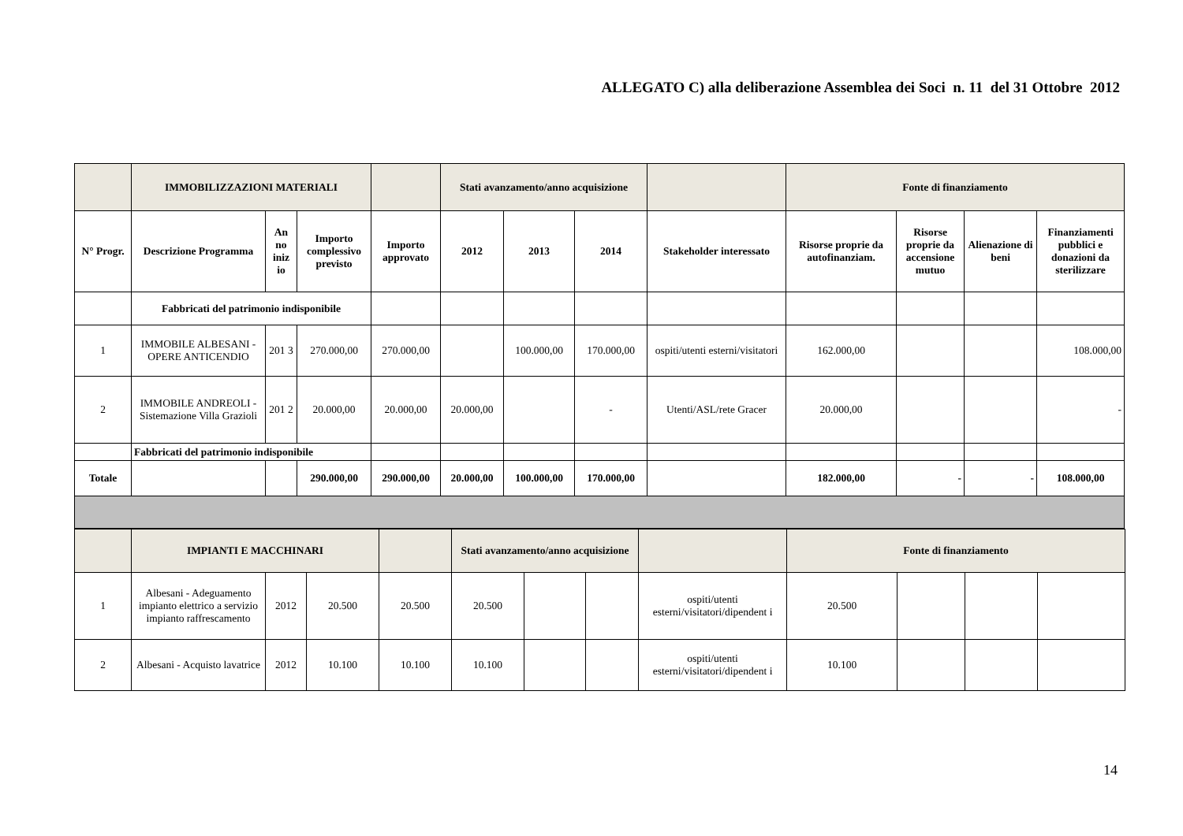ALLEGATO C) alla deliberazione Assemblea dei Soci n. 11 del 31 Ottobre 2012
| | IMMOBILIZZAZIONI MATERIALI | | | | Stati avanzamento/anno acquisizione | | | | Fonte di finanziamento | | | |
| --- | --- | --- | --- | --- | --- | --- | --- | --- | --- | --- | --- | --- |
| N° Progr. | Descrizione Programma | An no iniz io | Importo complessivo previsto | Importo approvato | 2012 | 2013 | 2014 | Stakeholder interessato | Risorse proprie da autofinanziam. | Risorse proprie da accensione mutuo | Alienazione di beni | Finanziamenti pubblici e donazioni da sterilizzare |
| | Fabbricati del patrimonio indisponibile | | | | | | | | | | | |
| 1 | IMMOBILE ALBESANI - OPERE ANTICENDIO | 201 3 | 270.000,00 | 270.000,00 | | 100.000,00 | 170.000,00 | ospiti/utenti esterni/visitatori | 162.000,00 | | | 108.000,00 |
| 2 | IMMOBILE ANDREOLI - Sistemazione Villa Grazioli | 201 2 | 20.000,00 | 20.000,00 | 20.000,00 | | - | Utenti/ASL/rete Gracer | 20.000,00 | | | - |
| | Fabbricati del patrimonio indisponibile | | | | | | | | | | | |
| Totale | | | 290.000,00 | 290.000,00 | 20.000,00 | 100.000,00 | 170.000,00 | | 182.000,00 | - | - | 108.000,00 |
| | IMPIANTI E MACCHINARI | | | | Stati avanzamento/anno acquisizione | | | | Fonte di finanziamento | | | |
| --- | --- | --- | --- | --- | --- | --- | --- | --- | --- | --- | --- | --- |
| 1 | Albesani - Adeguamento impianto elettrico a servizio impianto raffrescamento | 2012 | 20.500 | 20.500 | 20.500 | | | ospiti/utenti esterni/visitatori/dipendent i | 20.500 | | | |
| 2 | Albesani - Acquisto lavatrice | 2012 | 10.100 | 10.100 | 10.100 | | | ospiti/utenti esterni/visitatori/dipendent i | 10.100 | | | |
14